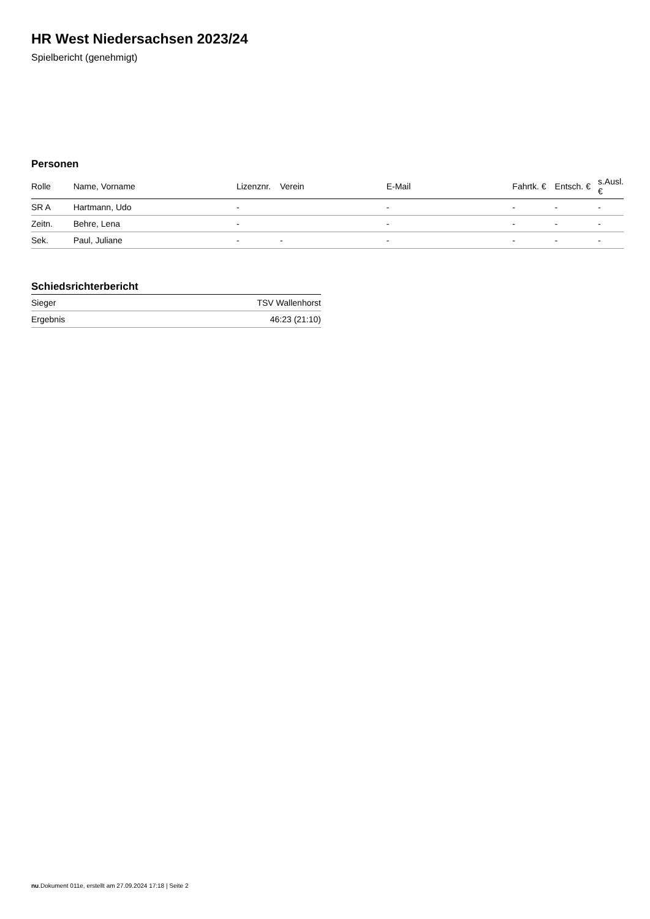HR West Niedersachsen 2023/24
Spielbericht (genehmigt)
Personen
| Rolle | Name, Vorname | Lizenznr. | Verein | E-Mail | Fahrtk. € | Entsch. € | s.Ausl. € |
| --- | --- | --- | --- | --- | --- | --- | --- |
| SR A | Hartmann, Udo | - | | - | - | - | - |
| Zeitn. | Behre, Lena | - | | - | - | - | - |
| Sek. | Paul, Juliane | - | - | - | - | - | - |
Schiedsrichterbericht
| Sieger | TSV Wallenhorst |
| Ergebnis | 46:23 (21:10) |
nu.Dokument 011e, erstellt am 27.09.2024 17:18 | Seite 2